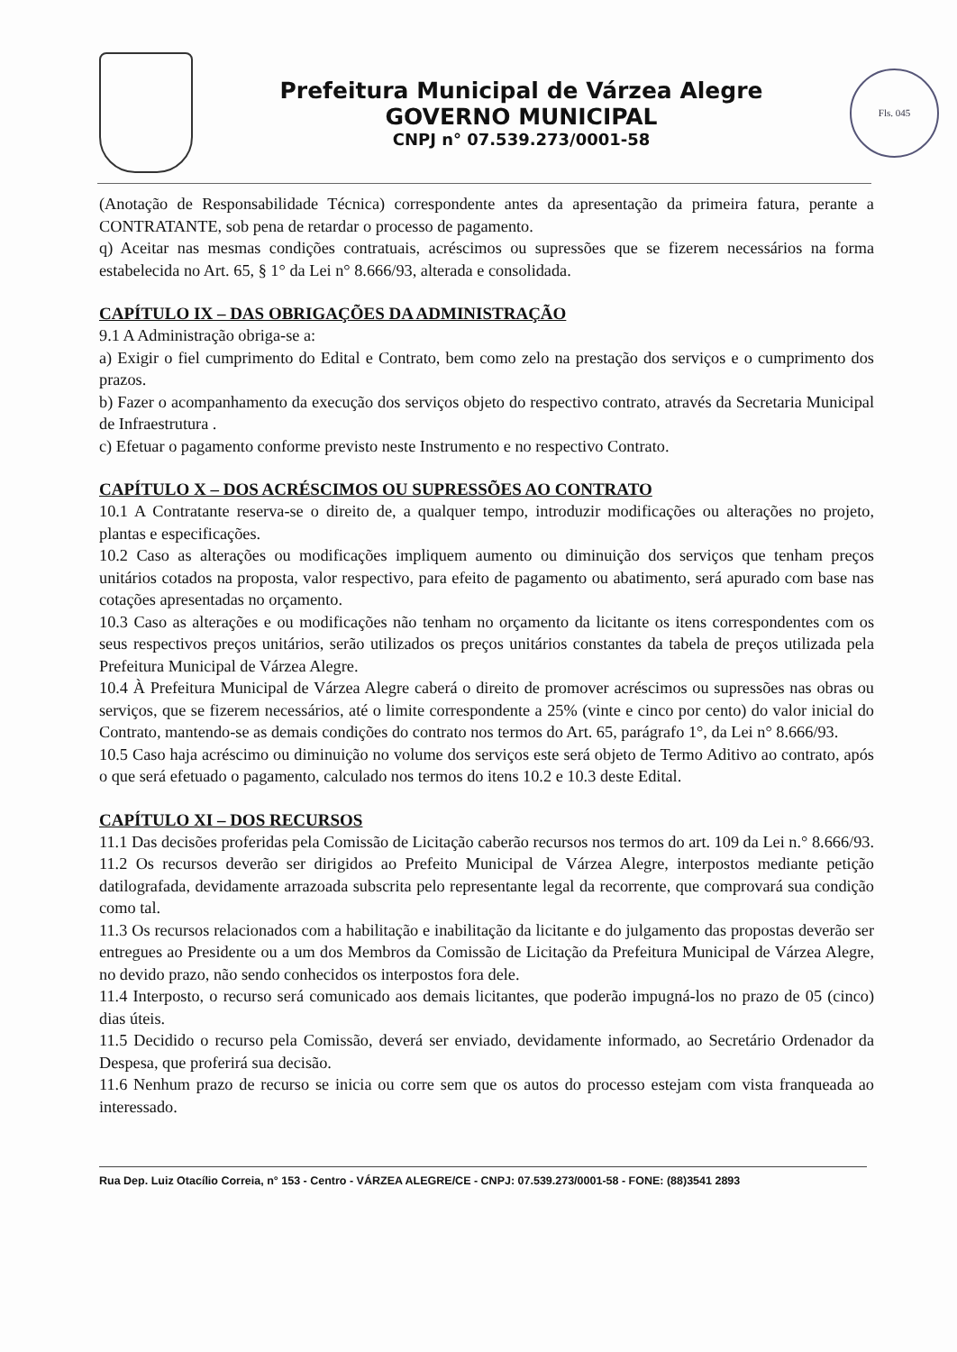Prefeitura Municipal de Várzea Alegre
GOVERNO MUNICIPAL
CNPJ n° 07.539.273/0001-58
Fls. 045
(Anotação de Responsabilidade Técnica) correspondente antes da apresentação da primeira fatura, perante a CONTRATANTE, sob pena de retardar o processo de pagamento.
q) Aceitar nas mesmas condições contratuais, acréscimos ou supressões que se fizerem necessários na forma estabelecida no Art. 65, § 1° da Lei n° 8.666/93, alterada e consolidada.
CAPÍTULO IX – DAS OBRIGAÇÕES DA ADMINISTRAÇÃO
9.1 A Administração obriga-se a:
a) Exigir o fiel cumprimento do Edital e Contrato, bem como zelo na prestação dos serviços e o cumprimento dos prazos.
b) Fazer o acompanhamento da execução dos serviços objeto do respectivo contrato, através da Secretaria Municipal de Infraestrutura .
c) Efetuar o pagamento conforme previsto neste Instrumento e no respectivo Contrato.
CAPÍTULO X – DOS ACRÉSCIMOS OU SUPRESSÕES AO CONTRATO
10.1 A Contratante reserva-se o direito de, a qualquer tempo, introduzir modificações ou alterações no projeto, plantas e especificações.
10.2 Caso as alterações ou modificações impliquem aumento ou diminuição dos serviços que tenham preços unitários cotados na proposta, valor respectivo, para efeito de pagamento ou abatimento, será apurado com base nas cotações apresentadas no orçamento.
10.3 Caso as alterações e ou modificações não tenham no orçamento da licitante os itens correspondentes com os seus respectivos preços unitários, serão utilizados os preços unitários constantes da tabela de preços utilizada pela Prefeitura Municipal de Várzea Alegre.
10.4 À Prefeitura Municipal de Várzea Alegre caberá o direito de promover acréscimos ou supressões nas obras ou serviços, que se fizerem necessários, até o limite correspondente a 25% (vinte e cinco por cento) do valor inicial do Contrato, mantendo-se as demais condições do contrato nos termos do Art. 65, parágrafo 1°, da Lei n° 8.666/93.
10.5 Caso haja acréscimo ou diminuição no volume dos serviços este será objeto de Termo Aditivo ao contrato, após o que será efetuado o pagamento, calculado nos termos do itens 10.2 e 10.3 deste Edital.
CAPÍTULO XI – DOS RECURSOS
11.1 Das decisões proferidas pela Comissão de Licitação caberão recursos nos termos do art. 109 da Lei n.° 8.666/93.
11.2 Os recursos deverão ser dirigidos ao Prefeito Municipal de Várzea Alegre, interpostos mediante petição datilografada, devidamente arrazoada subscrita pelo representante legal da recorrente, que comprovará sua condição como tal.
11.3 Os recursos relacionados com a habilitação e inabilitação da licitante e do julgamento das propostas deverão ser entregues ao Presidente ou a um dos Membros da Comissão de Licitação da Prefeitura Municipal de Várzea Alegre, no devido prazo, não sendo conhecidos os interpostos fora dele.
11.4 Interposto, o recurso será comunicado aos demais licitantes, que poderão impugná-los no prazo de 05 (cinco) dias úteis.
11.5 Decidido o recurso pela Comissão, deverá ser enviado, devidamente informado, ao Secretário Ordenador da Despesa, que proferirá sua decisão.
11.6 Nenhum prazo de recurso se inicia ou corre sem que os autos do processo estejam com vista franqueada ao interessado.
Rua Dep. Luiz Otacílio Correia, n° 153 - Centro - VÁRZEA ALEGRE/CE - CNPJ: 07.539.273/0001-58 - FONE: (88)3541 2893